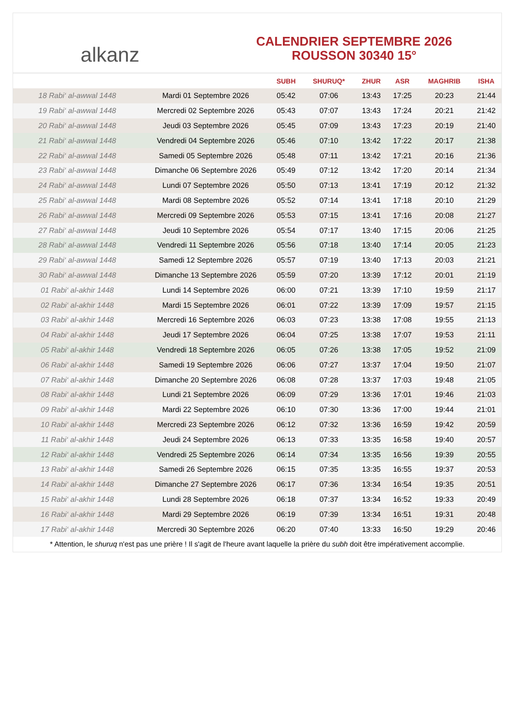alkanz
CALENDRIER SEPTEMBRE 2026
ROUSSON 30340 15°
| | | SUBH | SHURUQ* | ZHUR | ASR | MAGHRIB | ISHA |
| --- | --- | --- | --- | --- | --- | --- | --- |
| 18 Rabi‘ al-awwal 1448 | Mardi 01 Septembre 2026 | 05:42 | 07:06 | 13:43 | 17:25 | 20:23 | 21:44 |
| 19 Rabi‘ al-awwal 1448 | Mercredi 02 Septembre 2026 | 05:43 | 07:07 | 13:43 | 17:24 | 20:21 | 21:42 |
| 20 Rabi‘ al-awwal 1448 | Jeudi 03 Septembre 2026 | 05:45 | 07:09 | 13:43 | 17:23 | 20:19 | 21:40 |
| 21 Rabi‘ al-awwal 1448 | Vendredi 04 Septembre 2026 | 05:46 | 07:10 | 13:42 | 17:22 | 20:17 | 21:38 |
| 22 Rabi‘ al-awwal 1448 | Samedi 05 Septembre 2026 | 05:48 | 07:11 | 13:42 | 17:21 | 20:16 | 21:36 |
| 23 Rabi‘ al-awwal 1448 | Dimanche 06 Septembre 2026 | 05:49 | 07:12 | 13:42 | 17:20 | 20:14 | 21:34 |
| 24 Rabi‘ al-awwal 1448 | Lundi 07 Septembre 2026 | 05:50 | 07:13 | 13:41 | 17:19 | 20:12 | 21:32 |
| 25 Rabi‘ al-awwal 1448 | Mardi 08 Septembre 2026 | 05:52 | 07:14 | 13:41 | 17:18 | 20:10 | 21:29 |
| 26 Rabi‘ al-awwal 1448 | Mercredi 09 Septembre 2026 | 05:53 | 07:15 | 13:41 | 17:16 | 20:08 | 21:27 |
| 27 Rabi‘ al-awwal 1448 | Jeudi 10 Septembre 2026 | 05:54 | 07:17 | 13:40 | 17:15 | 20:06 | 21:25 |
| 28 Rabi‘ al-awwal 1448 | Vendredi 11 Septembre 2026 | 05:56 | 07:18 | 13:40 | 17:14 | 20:05 | 21:23 |
| 29 Rabi‘ al-awwal 1448 | Samedi 12 Septembre 2026 | 05:57 | 07:19 | 13:40 | 17:13 | 20:03 | 21:21 |
| 30 Rabi‘ al-awwal 1448 | Dimanche 13 Septembre 2026 | 05:59 | 07:20 | 13:39 | 17:12 | 20:01 | 21:19 |
| 01 Rabi‘ al-akhir 1448 | Lundi 14 Septembre 2026 | 06:00 | 07:21 | 13:39 | 17:10 | 19:59 | 21:17 |
| 02 Rabi‘ al-akhir 1448 | Mardi 15 Septembre 2026 | 06:01 | 07:22 | 13:39 | 17:09 | 19:57 | 21:15 |
| 03 Rabi‘ al-akhir 1448 | Mercredi 16 Septembre 2026 | 06:03 | 07:23 | 13:38 | 17:08 | 19:55 | 21:13 |
| 04 Rabi‘ al-akhir 1448 | Jeudi 17 Septembre 2026 | 06:04 | 07:25 | 13:38 | 17:07 | 19:53 | 21:11 |
| 05 Rabi‘ al-akhir 1448 | Vendredi 18 Septembre 2026 | 06:05 | 07:26 | 13:38 | 17:05 | 19:52 | 21:09 |
| 06 Rabi‘ al-akhir 1448 | Samedi 19 Septembre 2026 | 06:06 | 07:27 | 13:37 | 17:04 | 19:50 | 21:07 |
| 07 Rabi‘ al-akhir 1448 | Dimanche 20 Septembre 2026 | 06:08 | 07:28 | 13:37 | 17:03 | 19:48 | 21:05 |
| 08 Rabi‘ al-akhir 1448 | Lundi 21 Septembre 2026 | 06:09 | 07:29 | 13:36 | 17:01 | 19:46 | 21:03 |
| 09 Rabi‘ al-akhir 1448 | Mardi 22 Septembre 2026 | 06:10 | 07:30 | 13:36 | 17:00 | 19:44 | 21:01 |
| 10 Rabi‘ al-akhir 1448 | Mercredi 23 Septembre 2026 | 06:12 | 07:32 | 13:36 | 16:59 | 19:42 | 20:59 |
| 11 Rabi‘ al-akhir 1448 | Jeudi 24 Septembre 2026 | 06:13 | 07:33 | 13:35 | 16:58 | 19:40 | 20:57 |
| 12 Rabi‘ al-akhir 1448 | Vendredi 25 Septembre 2026 | 06:14 | 07:34 | 13:35 | 16:56 | 19:39 | 20:55 |
| 13 Rabi‘ al-akhir 1448 | Samedi 26 Septembre 2026 | 06:15 | 07:35 | 13:35 | 16:55 | 19:37 | 20:53 |
| 14 Rabi‘ al-akhir 1448 | Dimanche 27 Septembre 2026 | 06:17 | 07:36 | 13:34 | 16:54 | 19:35 | 20:51 |
| 15 Rabi‘ al-akhir 1448 | Lundi 28 Septembre 2026 | 06:18 | 07:37 | 13:34 | 16:52 | 19:33 | 20:49 |
| 16 Rabi‘ al-akhir 1448 | Mardi 29 Septembre 2026 | 06:19 | 07:39 | 13:34 | 16:51 | 19:31 | 20:48 |
| 17 Rabi‘ al-akhir 1448 | Mercredi 30 Septembre 2026 | 06:20 | 07:40 | 13:33 | 16:50 | 19:29 | 20:46 |
* Attention, le shuruq n'est pas une prière ! Il s'agit de l'heure avant laquelle la prière du subh doit être impérativement accomplie.